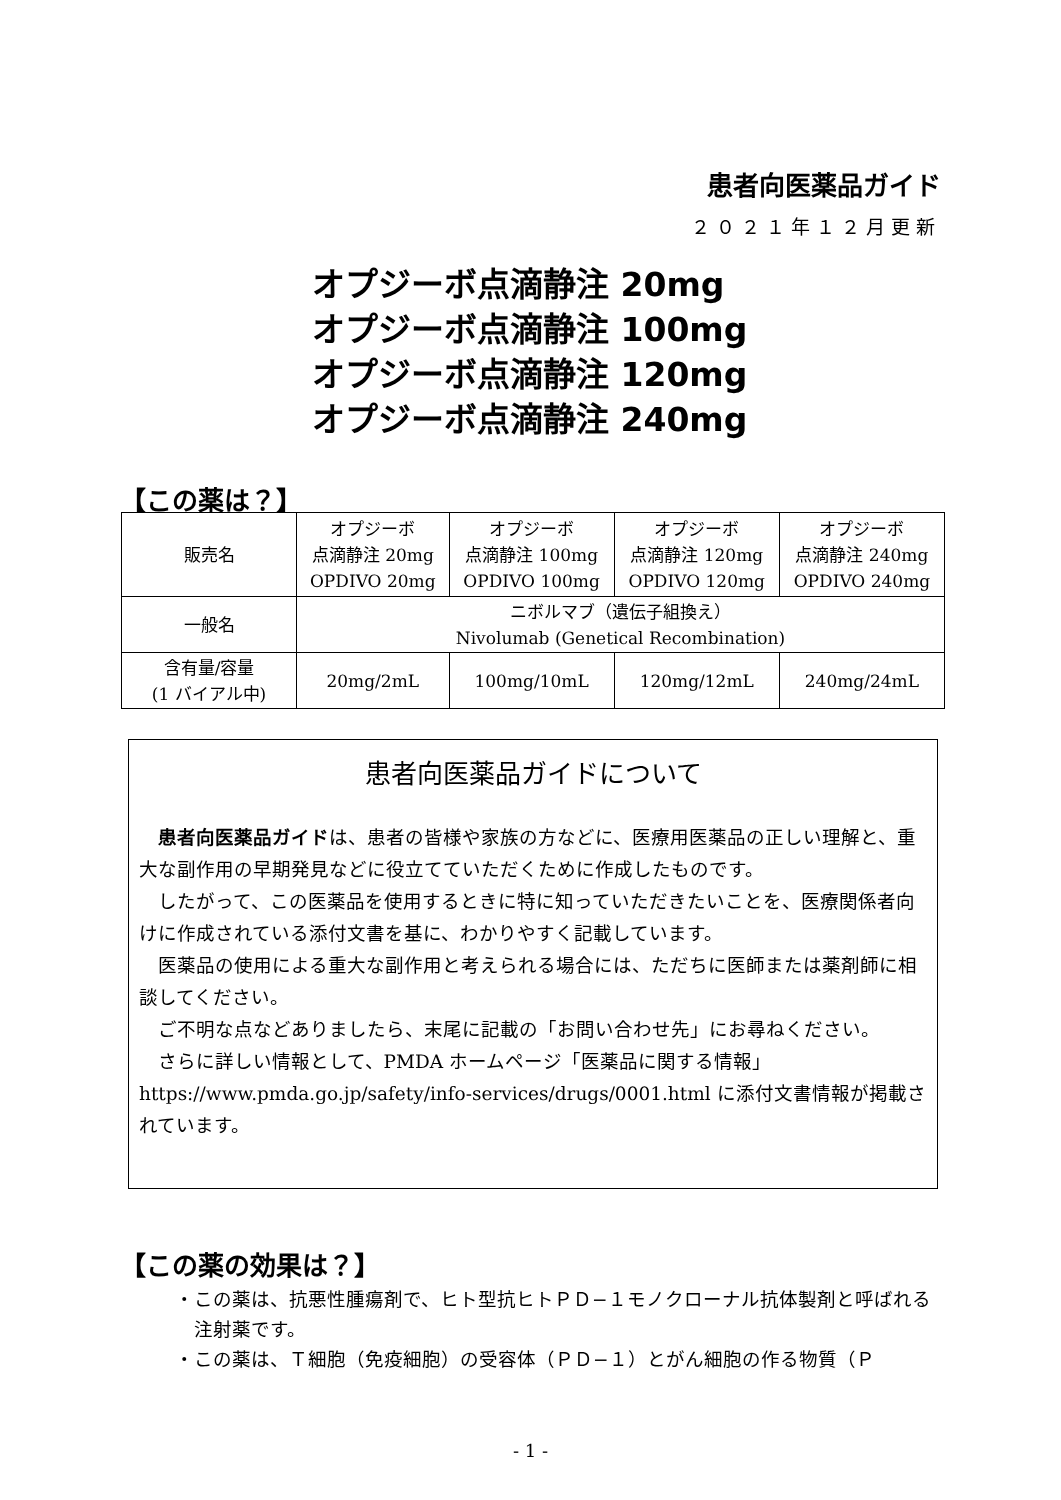患者向医薬品ガイド
２０２１年１２月更新
オプジーボ点滴静注 20mg
オプジーボ点滴静注 100mg
オプジーボ点滴静注 120mg
オプジーボ点滴静注 240mg
【この薬は？】
| 販売名 | オプジーボ 点滴静注 20mg OPDIVO 20mg | オプジーボ 点滴静注 100mg OPDIVO 100mg | オプジーボ 点滴静注 120mg OPDIVO 120mg | オプジーボ 点滴静注 240mg OPDIVO 240mg |
| 一般名 | ニボルマブ（遺伝子組換え） Nivolumab (Genetical Recombination) | | | |
| 含有量/容量 (1 バイアル中) | 20mg/2mL | 100mg/10mL | 120mg/12mL | 240mg/24mL |
患者向医薬品ガイドについて
患者向医薬品ガイドは、患者の皆様や家族の方などに、医療用医薬品の正しい理解と、重大な副作用の早期発見などに役立てていただくために作成したものです。
したがって、この医薬品を使用するときに特に知っていただきたいことを、医療関係者向けに作成されている添付文書を基に、わかりやすく記載しています。
医薬品の使用による重大な副作用と考えられる場合には、ただちに医師または薬剤師に相談してください。
ご不明な点などありましたら、末尾に記載の「お問い合わせ先」にお尋ねください。
さらに詳しい情報として、PMDA ホームページ「医薬品に関する情報」https://www.pmda.go.jp/safety/info-services/drugs/0001.html に添付文書情報が掲載されています。
【この薬の効果は？】
・この薬は、抗悪性腫瘍剤で、ヒト型抗ヒトＰＤ−１モノクローナル抗体製剤と呼ばれる注射薬です。
・この薬は、Ｔ細胞（免疫細胞）の受容体（ＰＤ−１）とがん細胞の作る物質（Ｐ
- 1 -